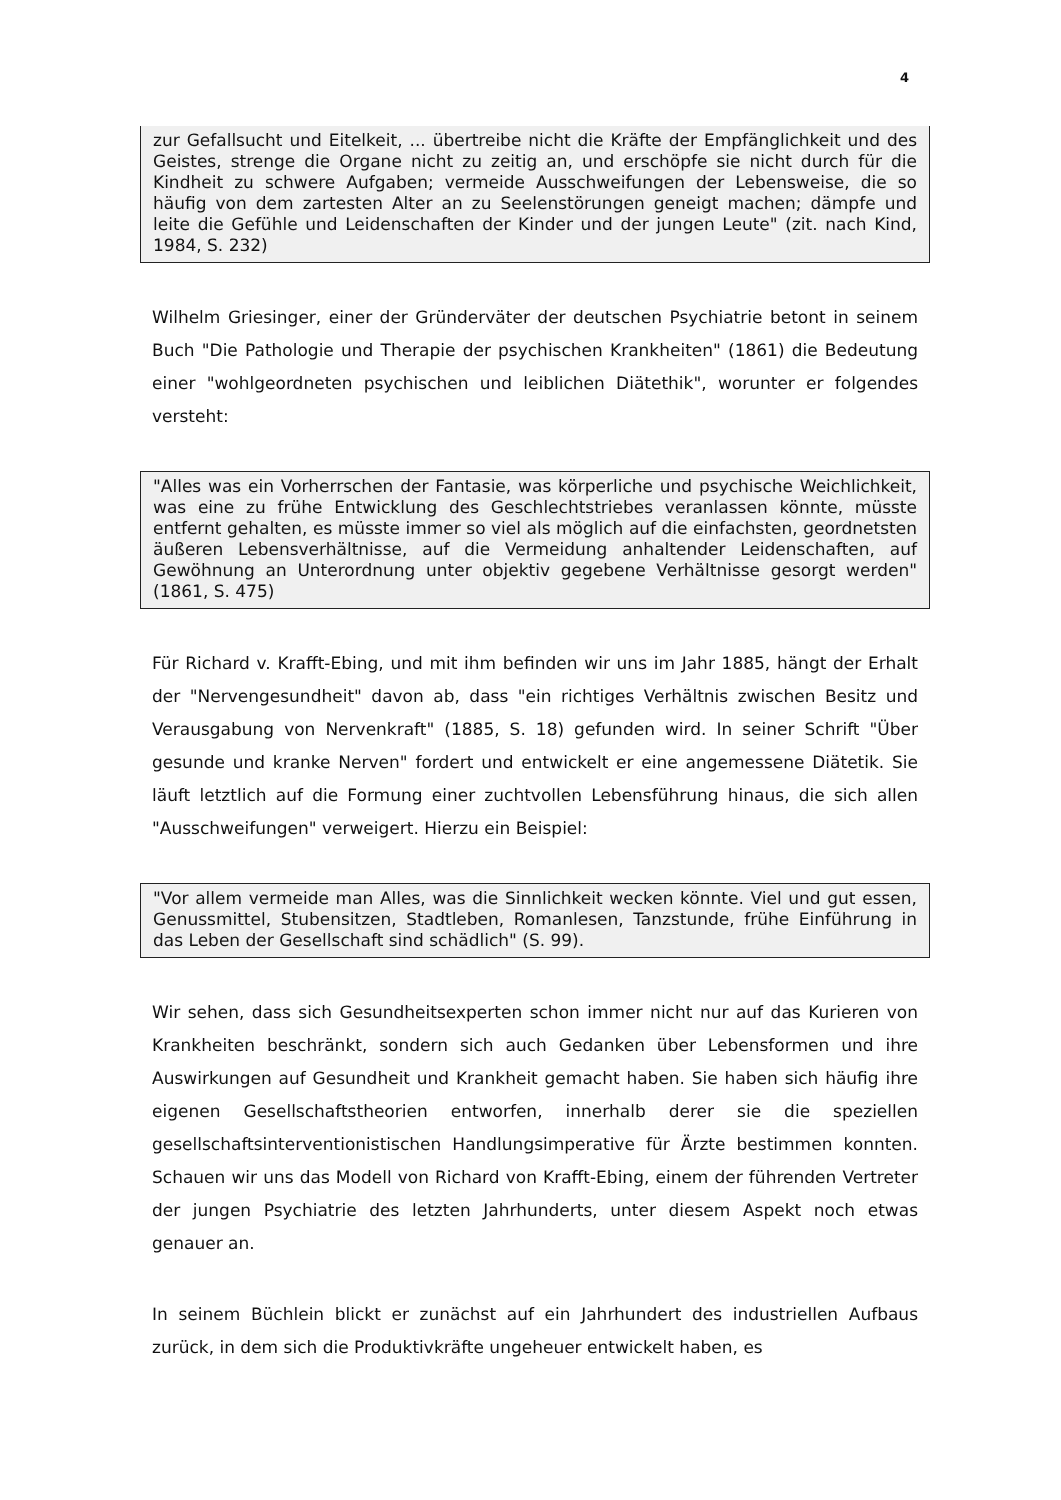4
zur Gefallsucht und Eitelkeit, ... übertreibe nicht die Kräfte der Empfänglichkeit und des Geistes, strenge die Organe nicht zu zeitig an, und erschöpfe sie nicht durch für die Kindheit zu schwere Aufgaben; vermeide Ausschweifungen der Lebensweise, die so häufig von dem zartesten Alter an zu Seelenstörungen geneigt machen; dämpfe und leite die Gefühle und Leidenschaften der Kinder und der jungen Leute" (zit. nach Kind, 1984, S. 232)
Wilhelm Griesinger, einer der Gründerväter der deutschen Psychiatrie betont in seinem Buch "Die Pathologie und Therapie der psychischen Krankheiten" (1861) die Bedeutung einer "wohlgeordneten psychischen und leiblichen Diätethik", worunter er folgendes versteht:
"Alles was ein Vorherrschen der Fantasie, was körperliche und psychische Weichlichkeit, was eine zu frühe Entwicklung des Geschlechtstriebes veranlassen könnte, müsste entfernt gehalten, es müsste immer so viel als möglich auf die einfachsten, geordnetsten äußeren Lebensverhältnisse, auf die Vermeidung anhaltender Leidenschaften, auf Gewöhnung an Unterordnung unter objektiv gegebene Verhältnisse gesorgt werden" (1861, S. 475)
Für Richard v. Krafft-Ebing, und mit ihm befinden wir uns im Jahr 1885, hängt der Erhalt der "Nervengesundheit" davon ab, dass "ein richtiges Verhältnis zwischen Besitz und Verausgabung von Nervenkraft" (1885, S. 18) gefunden wird. In seiner Schrift "Über gesunde und kranke Nerven" fordert und entwickelt er eine angemessene Diätetik. Sie läuft letztlich auf die Formung einer zuchtvollen Lebensführung hinaus, die sich allen "Ausschweifungen" verweigert. Hierzu ein Beispiel:
"Vor allem vermeide man Alles, was die Sinnlichkeit wecken könnte. Viel und gut essen, Genussmittel, Stubensitzen, Stadtleben, Romanlesen, Tanzstunde, frühe Einführung in das Leben der Gesellschaft sind schädlich" (S. 99).
Wir sehen, dass sich Gesundheitsexperten schon immer nicht nur auf das Kurieren von Krankheiten beschränkt, sondern sich auch Gedanken über Lebensformen und ihre Auswirkungen auf Gesundheit und Krankheit gemacht haben. Sie haben sich häufig ihre eigenen Gesellschaftstheorien entworfen, innerhalb derer sie die speziellen gesellschaftsinterventionistischen Handlungsimperative für Ärzte bestimmen konnten. Schauen wir uns das Modell von Richard von Krafft-Ebing, einem der führenden Vertreter der jungen Psychiatrie des letzten Jahrhunderts, unter diesem Aspekt noch etwas genauer an.
In seinem Büchlein blickt er zunächst auf ein Jahrhundert des industriellen Aufbaus zurück, in dem sich die Produktivkräfte ungeheuer entwickelt haben, es